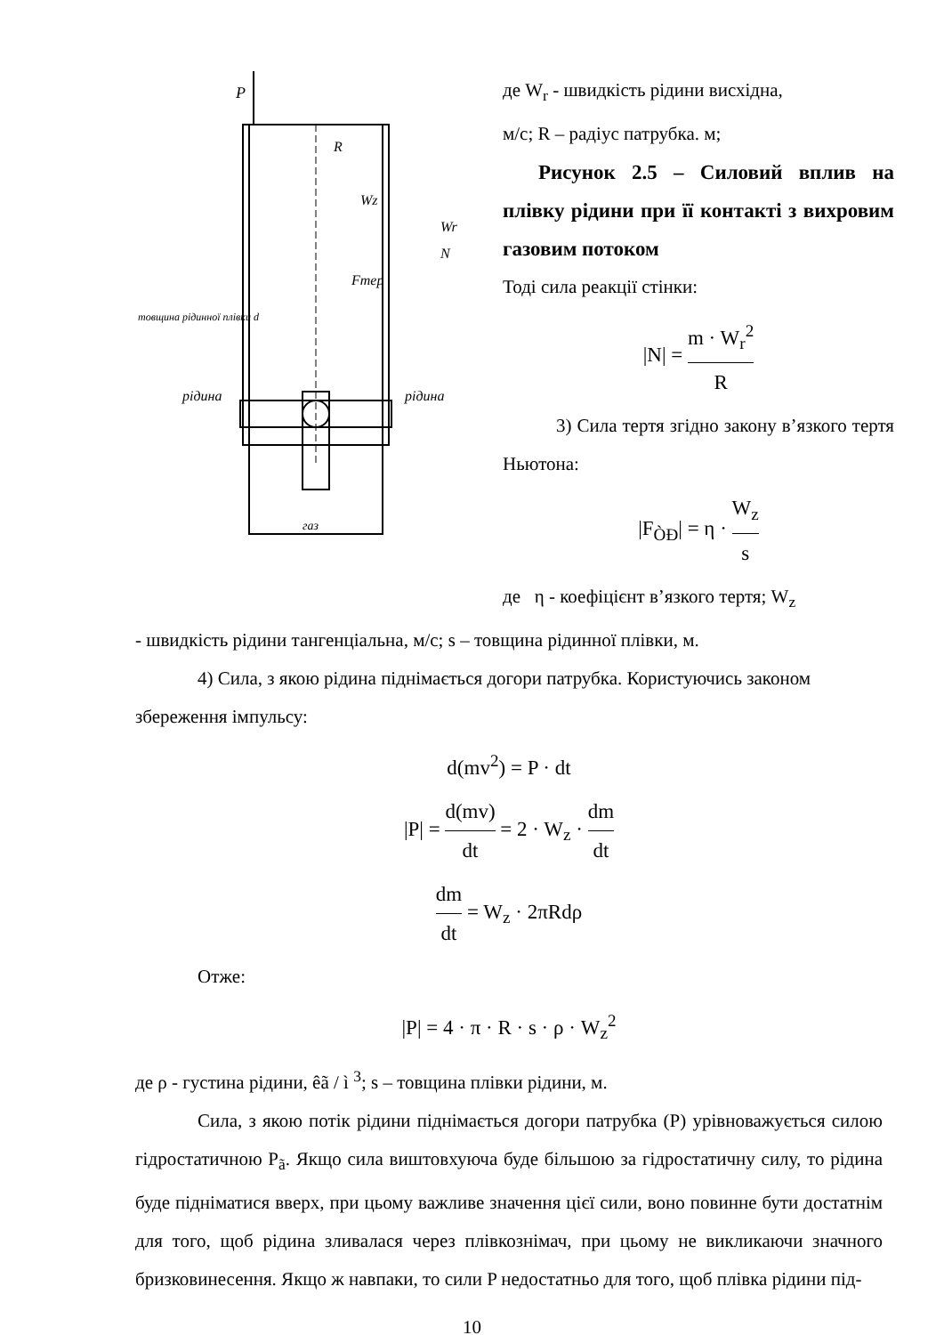P
R
Wz
Wr
N
Fтер
товщина рідинної плівки d
рідина
рідина
газ
де W<sub>r</sub> - швидкість рідини висхідна,
м/с; R – радіус патрубка. м;
Рисунок 2.5 – Силовий вплив на плівку рідини при її контакті з вихровим газовим потоком
Тоді сила реакції стінки:
|N| = m · W<sub>r</sub><sup>2</sup> R
3) Сила тертя згідно закону в’язкого тертя Ньютона:
|F<sub>ÒÐ</sub>| = η · W<sub>z</sub> s
де η - коефіцієнт в’язкого тертя; W<sub>z</sub>
- швидкість рідини тангенціальна, м/с; s – товщина рідинної плівки, м.
4) Сила, з якою рідина піднімається догори патрубка. Користуючись законом збереження імпульсу:
d(mv<sup>2</sup>) = P · dt
|P| = d(mv) dt = 2 · W<sub>z</sub> · dm dt
dm dt = W<sub>z</sub> · 2πRdρ
Отже:
|P| = 4 · π · R · s · ρ · W<sub>z</sub><sup>2</sup>
де ρ - густина рідини, êã / ì <sup>3</sup>; s – товщина плівки рідини, м.
Сила, з якою потік рідини піднімається догори патрубка (P) урівноважується силою гідростатичною P<sub>ã</sub>. Якщо сила виштовхуюча буде більшою за гідростатичну силу, то рідина буде підніматися вверх, при цьому важливе значення цієї сили, воно повинне бути достатнім для того, щоб рідина зливалася через плівкознімач, при цьому не викликаючи значного бризковинесення. Якщо ж навпаки, то сили P недостатньо для того, щоб плівка рідини під-
10